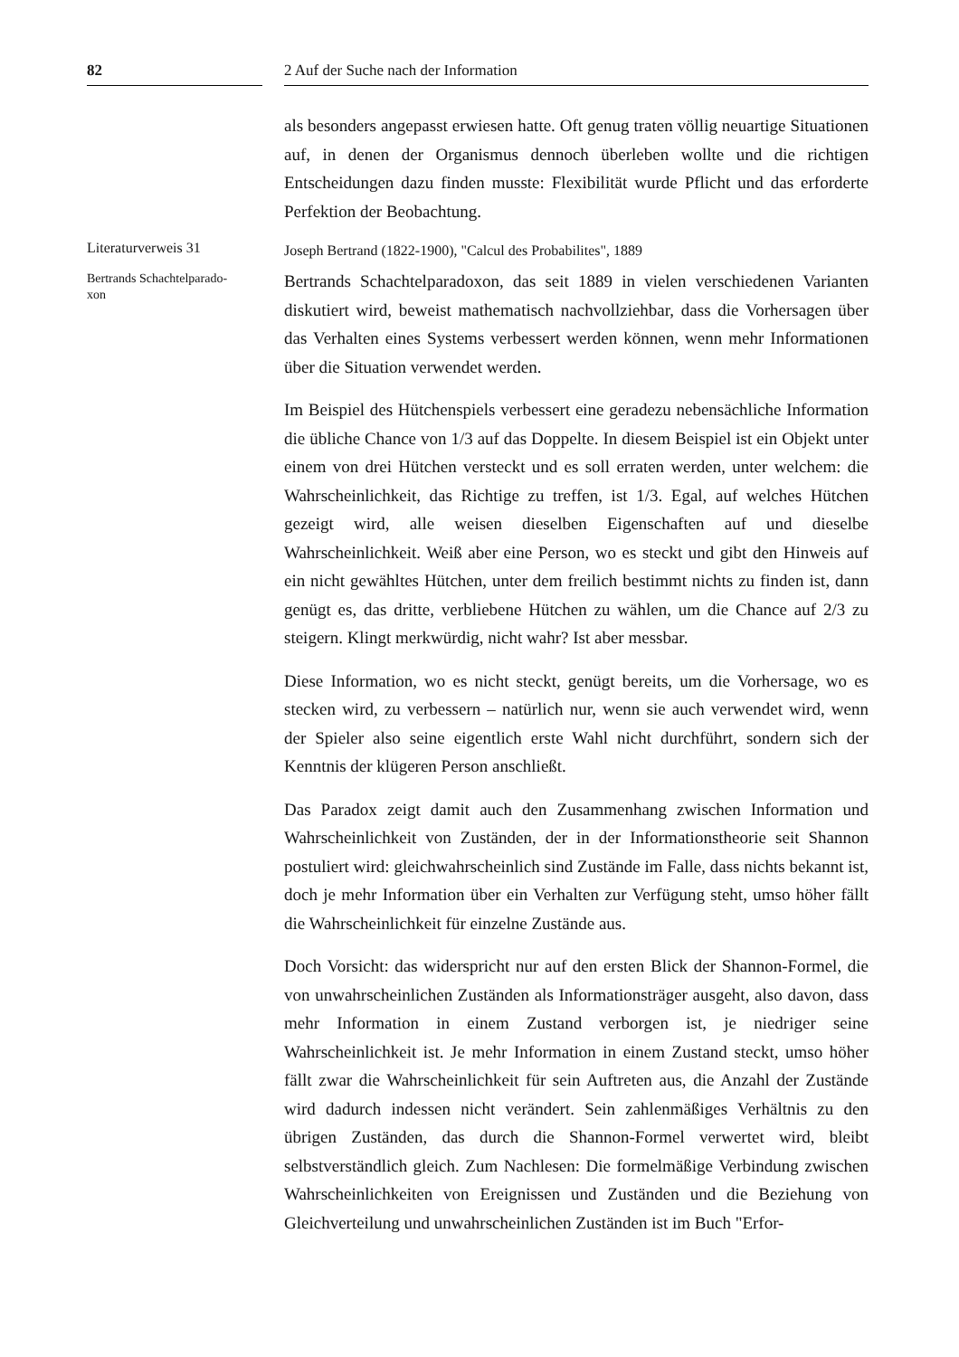82 2 Auf der Suche nach der Information
als besonders angepasst erwiesen hatte. Oft genug traten völlig neuartige Situationen auf, in denen der Organismus dennoch überleben wollte und die richtigen Entscheidungen dazu finden musste: Flexibilität wurde Pflicht und das erforderte Perfektion der Beobachtung.
Literaturverweis 31
Joseph Bertrand (1822-1900), "Calcul des Probabilites", 1889
Bertrands Schachtelparado-
xon
Bertrands Schachtelparadoxon, das seit 1889 in vielen verschiedenen Varianten diskutiert wird, beweist mathematisch nachvollziehbar, dass die Vorhersagen über das Verhalten eines Systems verbessert werden können, wenn mehr Informationen über die Situation verwendet werden.
Im Beispiel des Hütchenspiels verbessert eine geradezu nebensächliche Information die übliche Chance von 1/3 auf das Doppelte. In diesem Beispiel ist ein Objekt unter einem von drei Hütchen versteckt und es soll erraten werden, unter welchem: die Wahrscheinlichkeit, das Richtige zu treffen, ist 1/3. Egal, auf welches Hütchen gezeigt wird, alle weisen dieselben Eigenschaften auf und dieselbe Wahrscheinlichkeit. Weiß aber eine Person, wo es steckt und gibt den Hinweis auf ein nicht gewähltes Hütchen, unter dem freilich bestimmt nichts zu finden ist, dann genügt es, das dritte, verbliebene Hütchen zu wählen, um die Chance auf 2/3 zu steigern. Klingt merkwürdig, nicht wahr? Ist aber messbar.
Diese Information, wo es nicht steckt, genügt bereits, um die Vorhersage, wo es stecken wird, zu verbessern – natürlich nur, wenn sie auch verwendet wird, wenn der Spieler also seine eigentlich erste Wahl nicht durchführt, sondern sich der Kenntnis der klügeren Person anschließt.
Das Paradox zeigt damit auch den Zusammenhang zwischen Information und Wahrscheinlichkeit von Zuständen, der in der Informationstheorie seit Shannon postuliert wird: gleichwahrscheinlich sind Zustände im Falle, dass nichts bekannt ist, doch je mehr Information über ein Verhalten zur Verfügung steht, umso höher fällt die Wahrscheinlichkeit für einzelne Zustände aus.
Doch Vorsicht: das widerspricht nur auf den ersten Blick der Shannon-Formel, die von unwahrscheinlichen Zuständen als Informationsträger ausgeht, also davon, dass mehr Information in einem Zustand verborgen ist, je niedriger seine Wahrscheinlichkeit ist. Je mehr Information in einem Zustand steckt, umso höher fällt zwar die Wahrscheinlichkeit für sein Auftreten aus, die Anzahl der Zustände wird dadurch indessen nicht verändert. Sein zahlenmäßiges Verhältnis zu den übrigen Zuständen, das durch die Shannon-Formel verwertet wird, bleibt selbstverständlich gleich. Zum Nachlesen: Die formelmäßige Verbindung zwischen Wahrscheinlichkeiten von Ereignissen und Zuständen und die Beziehung von Gleichverteilung und unwahrscheinlichen Zuständen ist im Buch "Erfor-